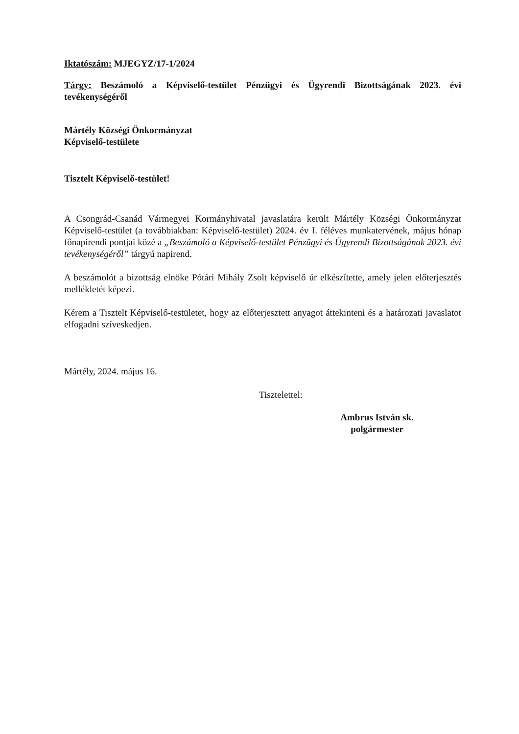Iktatószám: MJEGYZ/17-1/2024
Tárgy: Beszámoló a Képviselő-testület Pénzügyi és Ügyrendi Bizottságának 2023. évi tevékenységéről
Mártély Községi Önkormányzat
Képviselő-testülete
Tisztelt Képviselő-testület!
A Csongrád-Csanád Vármegyei Kormányhivatal javaslatára került Mártély Községi Önkormányzat Képviselő-testület (a továbbiakban: Képviselő-testület) 2024. év I. féléves munkatervének, május hónap főnapirendi pontjai közé a „Beszámoló a Képviselő-testület Pénzügyi és Ügyrendi Bizottságának 2023. évi tevékenységéről” tárgyú napirend.
A beszámolót a bizottság elnöke Pótári Mihály Zsolt képviselő úr elkészítette, amely jelen előterjesztés mellékletét képezi.
Kérem a Tisztelt Képviselő-testületet, hogy az előterjesztett anyagot áttekinteni és a határozati javaslatot elfogadni szíveskedjen.
Mártély, 2024. május 16.
Tisztelettel:
Ambrus István sk.
polgármester